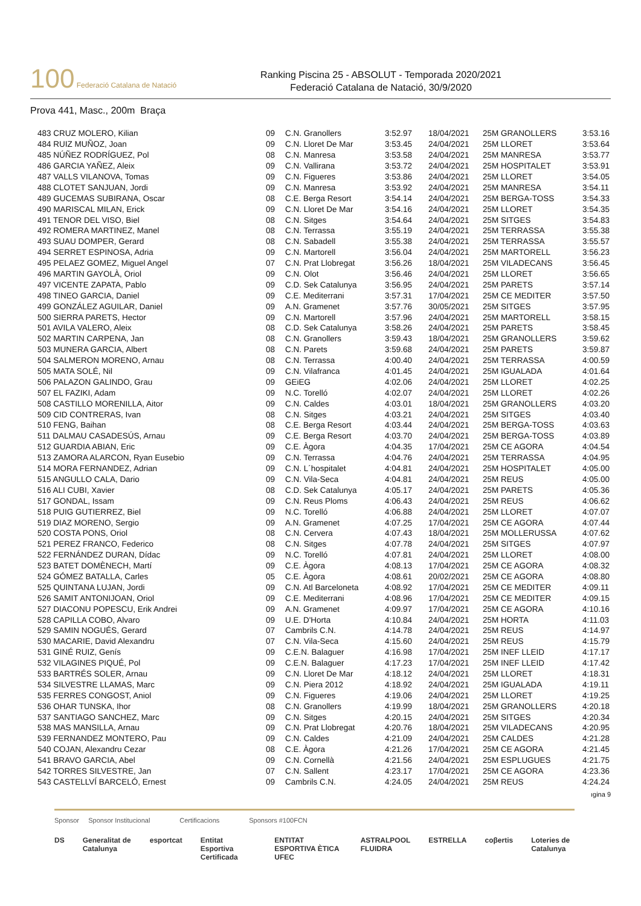100 Federació Catalana de Natació
Ranking Piscina 25 - ABSOLUT - Temporada 2020/2021
Federació Catalana de Natació, 30/9/2020
Prova 441, Masc., 200m Braça
| 483 CRUZ MOLERO, Kilian | 09 | C.N. Granollers | 3:52.97 | 18/04/2021 | 25M GRANOLLERS | 3:53.16 |
| 484 RUIZ MUÑOZ, Joan | 09 | C.N. Lloret De Mar | 3:53.45 | 24/04/2021 | 25M LLORET | 3:53.64 |
| 485 NÚÑEZ RODRÍGUEZ, Pol | 08 | C.N. Manresa | 3:53.58 | 24/04/2021 | 25M MANRESA | 3:53.77 |
| 486 GARCIA YAÑEZ, Aleix | 09 | C.N. Vallirana | 3:53.72 | 24/04/2021 | 25M HOSPITALET | 3:53.91 |
| 487 VALLS VILANOVA, Tomas | 09 | C.N. Figueres | 3:53.86 | 24/04/2021 | 25M LLORET | 3:54.05 |
| 488 CLOTET SANJUAN, Jordi | 09 | C.N. Manresa | 3:53.92 | 24/04/2021 | 25M MANRESA | 3:54.11 |
| 489 GUCEMAS SUBIRANA, Oscar | 08 | C.E. Berga Resort | 3:54.14 | 24/04/2021 | 25M BERGA-TOSS | 3:54.33 |
| 490 MARISCAL MILAN, Erick | 09 | C.N. Lloret De Mar | 3:54.16 | 24/04/2021 | 25M LLORET | 3:54.35 |
| 491 TENOR DEL VISO, Biel | 08 | C.N. Sitges | 3:54.64 | 24/04/2021 | 25M SITGES | 3:54.83 |
| 492 ROMERA MARTINEZ, Manel | 08 | C.N. Terrassa | 3:55.19 | 24/04/2021 | 25M TERRASSA | 3:55.38 |
| 493 SUAU DOMPER, Gerard | 08 | C.N. Sabadell | 3:55.38 | 24/04/2021 | 25M TERRASSA | 3:55.57 |
| 494 SERRET ESPINOSA, Adria | 09 | C.N. Martorell | 3:56.04 | 24/04/2021 | 25M MARTORELL | 3:56.23 |
| 495 PELAEZ GOMEZ, Miguel Angel | 07 | C.N. Prat Llobregat | 3:56.26 | 18/04/2021 | 25M VILADECANS | 3:56.45 |
| 496 MARTIN GAYOLÀ, Oriol | 09 | C.N. Olot | 3:56.46 | 24/04/2021 | 25M LLORET | 3:56.65 |
| 497 VICENTE ZAPATA, Pablo | 09 | C.D. Sek Catalunya | 3:56.95 | 24/04/2021 | 25M PARETS | 3:57.14 |
| 498 TINEO GARCIA, Daniel | 09 | C.E. Mediterrani | 3:57.31 | 17/04/2021 | 25M CE MEDITER | 3:57.50 |
| 499 GONZÁLEZ AGUILAR, Daniel | 09 | A.N. Gramenet | 3:57.76 | 30/05/2021 | 25M SITGES | 3:57.95 |
| 500 SIERRA PARETS, Hector | 09 | C.N. Martorell | 3:57.96 | 24/04/2021 | 25M MARTORELL | 3:58.15 |
| 501 AVILA VALERO, Aleix | 08 | C.D. Sek Catalunya | 3:58.26 | 24/04/2021 | 25M PARETS | 3:58.45 |
| 502 MARTIN CARPENA, Jan | 08 | C.N. Granollers | 3:59.43 | 18/04/2021 | 25M GRANOLLERS | 3:59.62 |
| 503 MUNERA GARCIA, Albert | 08 | C.N. Parets | 3:59.68 | 24/04/2021 | 25M PARETS | 3:59.87 |
| 504 SALMERON MORENO, Arnau | 08 | C.N. Terrassa | 4:00.40 | 24/04/2021 | 25M TERRASSA | 4:00.59 |
| 505 MATA SOLÉ, Nil | 09 | C.N. Vilafranca | 4:01.45 | 24/04/2021 | 25M IGUALADA | 4:01.64 |
| 506 PALAZON GALINDO, Grau | 09 | GEiEG | 4:02.06 | 24/04/2021 | 25M LLORET | 4:02.25 |
| 507 EL FAZIKI, Adam | 09 | N.C. Torelló | 4:02.07 | 24/04/2021 | 25M LLORET | 4:02.26 |
| 508 CASTILLO MORENILLA, Aitor | 09 | C.N. Caldes | 4:03.01 | 18/04/2021 | 25M GRANOLLERS | 4:03.20 |
| 509 CID CONTRERAS, Ivan | 08 | C.N. Sitges | 4:03.21 | 24/04/2021 | 25M SITGES | 4:03.40 |
| 510 FENG, Baihan | 08 | C.E. Berga Resort | 4:03.44 | 24/04/2021 | 25M BERGA-TOSS | 4:03.63 |
| 511 DALMAU CASADESÚS, Arnau | 09 | C.E. Berga Resort | 4:03.70 | 24/04/2021 | 25M BERGA-TOSS | 4:03.89 |
| 512 GUARDIA ABIAN, Eric | 09 | C.E. Àgora | 4:04.35 | 17/04/2021 | 25M CE AGORA | 4:04.54 |
| 513 ZAMORA ALARCON, Ryan Eusebio | 09 | C.N. Terrassa | 4:04.76 | 24/04/2021 | 25M TERRASSA | 4:04.95 |
| 514 MORA FERNANDEZ, Adrian | 09 | C.N. L´hospitalet | 4:04.81 | 24/04/2021 | 25M HOSPITALET | 4:05.00 |
| 515 ANGULLO CALA, Dario | 09 | C.N. Vila-Seca | 4:04.81 | 24/04/2021 | 25M REUS | 4:05.00 |
| 516 ALI CUBI, Xavier | 08 | C.D. Sek Catalunya | 4:05.17 | 24/04/2021 | 25M PARETS | 4:05.36 |
| 517 GONDAL, Issam | 09 | C.N. Reus Ploms | 4:06.43 | 24/04/2021 | 25M REUS | 4:06.62 |
| 518 PUIG GUTIERREZ, Biel | 09 | N.C. Torelló | 4:06.88 | 24/04/2021 | 25M LLORET | 4:07.07 |
| 519 DIAZ MORENO, Sergio | 09 | A.N. Gramenet | 4:07.25 | 17/04/2021 | 25M CE AGORA | 4:07.44 |
| 520 COSTA PONS, Oriol | 08 | C.N. Cervera | 4:07.43 | 18/04/2021 | 25M MOLLERUSSA | 4:07.62 |
| 521 PEREZ FRANCO, Federico | 08 | C.N. Sitges | 4:07.78 | 24/04/2021 | 25M SITGES | 4:07.97 |
| 522 FERNÁNDEZ DURAN, Dídac | 09 | N.C. Torelló | 4:07.81 | 24/04/2021 | 25M LLORET | 4:08.00 |
| 523 BATET DOMÈNECH, Martí | 09 | C.E. Àgora | 4:08.13 | 17/04/2021 | 25M CE AGORA | 4:08.32 |
| 524 GÓMEZ BATALLA, Carles | 05 | C.E. Àgora | 4:08.61 | 20/02/2021 | 25M CE AGORA | 4:08.80 |
| 525 QUINTANA LUJAN, Jordi | 09 | C.N. Atl Barceloneta | 4:08.92 | 17/04/2021 | 25M CE MEDITER | 4:09.11 |
| 526 SAMIT ANTONIJOAN, Oriol | 09 | C.E. Mediterrani | 4:08.96 | 17/04/2021 | 25M CE MEDITER | 4:09.15 |
| 527 DIACONU POPESCU, Erik Andrei | 09 | A.N. Gramenet | 4:09.97 | 17/04/2021 | 25M CE AGORA | 4:10.16 |
| 528 CAPILLA COBO, Alvaro | 09 | U.E. D'Horta | 4:10.84 | 24/04/2021 | 25M HORTA | 4:11.03 |
| 529 SAMIN NOGUÉS, Gerard | 07 | Cambrils C.N. | 4:14.78 | 24/04/2021 | 25M REUS | 4:14.97 |
| 530 MACARIE, David Alexandru | 07 | C.N. Vila-Seca | 4:15.60 | 24/04/2021 | 25M REUS | 4:15.79 |
| 531 GINÉ RUIZ, Genís | 09 | C.E.N. Balaguer | 4:16.98 | 17/04/2021 | 25M INEF LLEID | 4:17.17 |
| 532 VILAGINES PIQUÉ, Pol | 09 | C.E.N. Balaguer | 4:17.23 | 17/04/2021 | 25M INEF LLEID | 4:17.42 |
| 533 BARTRÉS SOLER, Arnau | 09 | C.N. Lloret De Mar | 4:18.12 | 24/04/2021 | 25M LLORET | 4:18.31 |
| 534 SILVESTRE LLAMAS, Marc | 09 | C.N. Piera 2012 | 4:18.92 | 24/04/2021 | 25M IGUALADA | 4:19.11 |
| 535 FERRES CONGOST, Aniol | 09 | C.N. Figueres | 4:19.06 | 24/04/2021 | 25M LLORET | 4:19.25 |
| 536 OHAR TUNSKA, Ihor | 08 | C.N. Granollers | 4:19.99 | 18/04/2021 | 25M GRANOLLERS | 4:20.18 |
| 537 SANTIAGO SANCHEZ, Marc | 09 | C.N. Sitges | 4:20.15 | 24/04/2021 | 25M SITGES | 4:20.34 |
| 538 MAS MANSILLA, Arnau | 09 | C.N. Prat Llobregat | 4:20.76 | 18/04/2021 | 25M VILADECANS | 4:20.95 |
| 539 FERNANDEZ MONTERO, Pau | 09 | C.N. Caldes | 4:21.09 | 24/04/2021 | 25M CALDES | 4:21.28 |
| 540 COJAN, Alexandru Cezar | 08 | C.E. Àgora | 4:21.26 | 17/04/2021 | 25M CE AGORA | 4:21.45 |
| 541 BRAVO GARCIA, Abel | 09 | C.N. Cornellà | 4:21.56 | 24/04/2021 | 25M ESPLUGUES | 4:21.75 |
| 542 TORRES SILVESTRE, Jan | 07 | C.N. Sallent | 4:23.17 | 17/04/2021 | 25M CE AGORA | 4:23.36 |
| 543 CASTELLVÍ BARCELÓ, Ernest | 09 | Cambrils C.N. | 4:24.05 | 24/04/2021 | 25M REUS | 4:24.24 |
ıgina 9
Sponsor Sponsor Institucional Certificacions Sponsors #100FCN
DS Generalitat de Catalunya esportcat Entitat Esportiva Certificada ENTITAT ESPORTIVA ÈTICA UFEC ASTRALPOOL FLUIDRA ESTRELLA coβertis Loteries de Catalunya